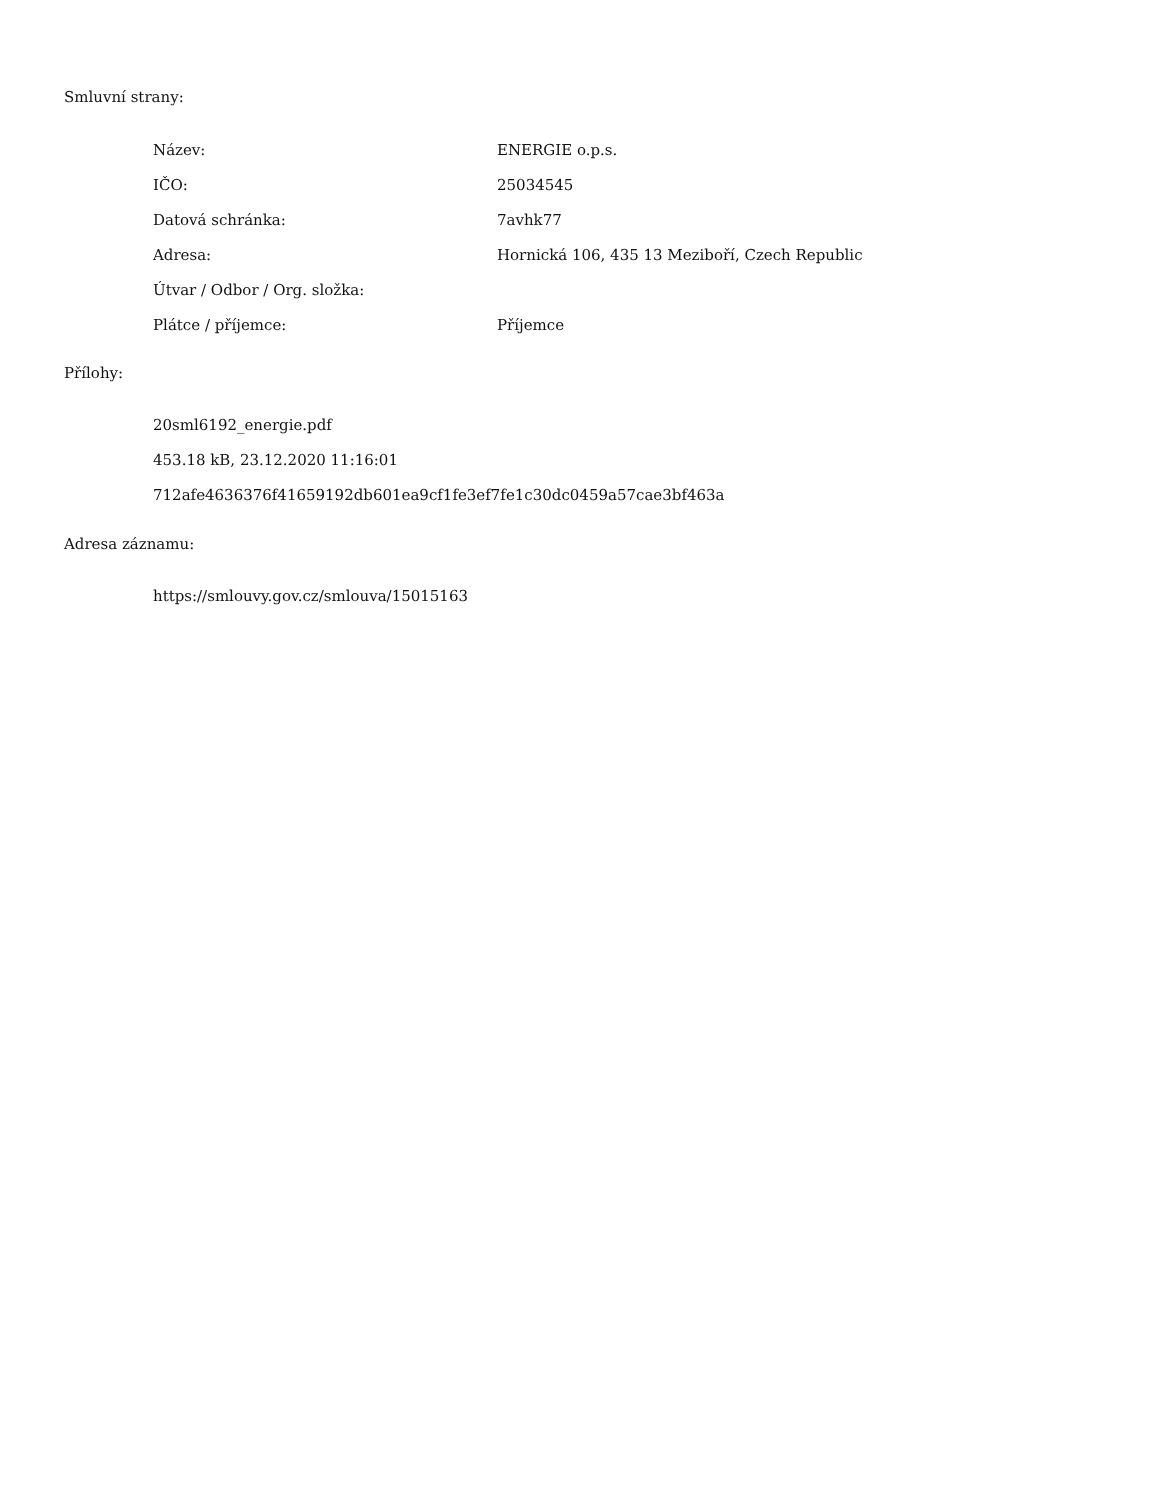Smluvní strany:
| Název: | ENERGIE o.p.s. |
| IČO: | 25034545 |
| Datová schránka: | 7avhk77 |
| Adresa: | Hornická 106, 435 13 Meziboří, Czech Republic |
| Útvar / Odbor / Org. složka: | |
| Plátce / příjemce: | Příjemce |
Přílohy:
20sml6192_energie.pdf
453.18 kB, 23.12.2020 11:16:01
712afe4636376f41659192db601ea9cf1fe3ef7fe1c30dc0459a57cae3bf463a
Adresa záznamu:
https://smlouvy.gov.cz/smlouva/15015163